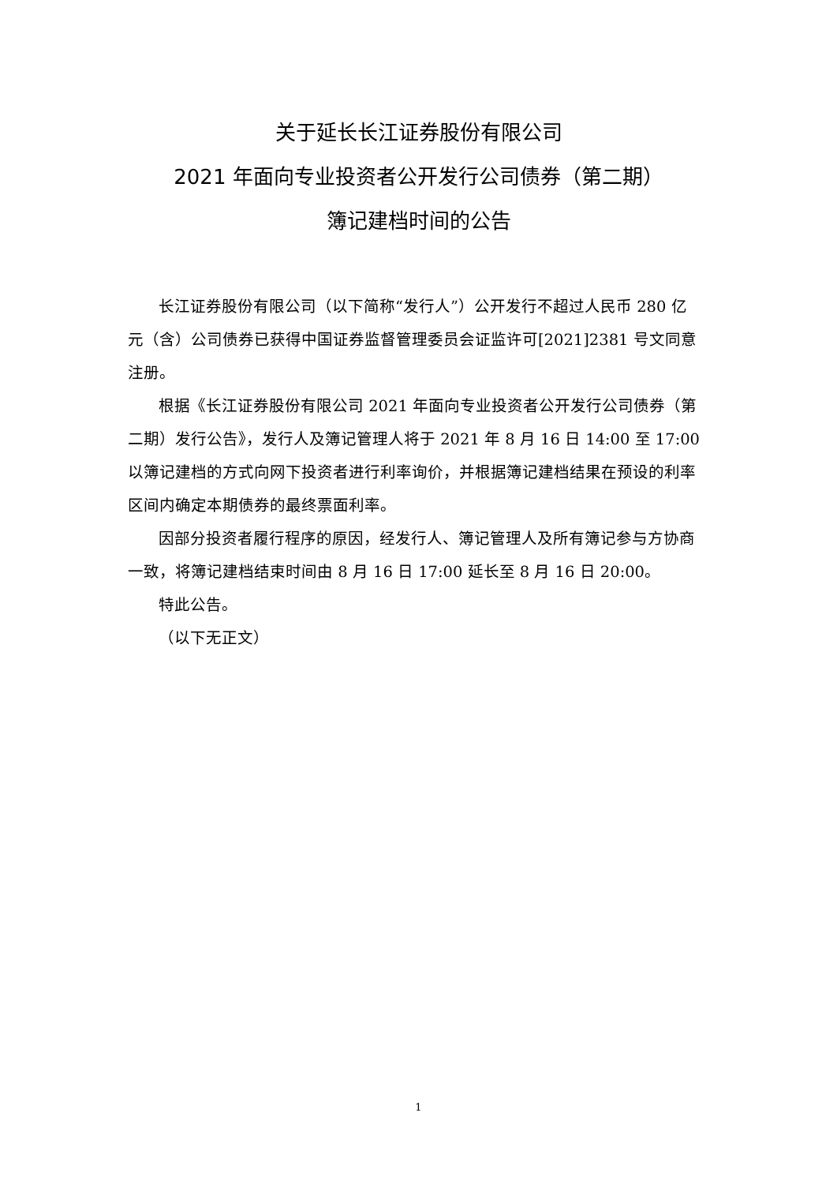关于延长长江证券股份有限公司
2021 年面向专业投资者公开发行公司债券（第二期）
簿记建档时间的公告
长江证券股份有限公司（以下简称“发行人”）公开发行不超过人民币 280 亿元（含）公司债券已获得中国证券监督管理委员会证监许可[2021]2381 号文同意注册。
根据《长江证券股份有限公司 2021 年面向专业投资者公开发行公司债券（第二期）发行公告》，发行人及簿记管理人将于 2021 年 8 月 16 日 14:00 至 17:00 以簿记建档的方式向网下投资者进行利率询价，并根据簿记建档结果在预设的利率区间内确定本期债券的最终票面利率。
因部分投资者履行程序的原因，经发行人、簿记管理人及所有簿记参与方协商一致，将簿记建档结束时间由 8 月 16 日 17:00 延长至 8 月 16 日 20:00。
特此公告。
（以下无正文）
1